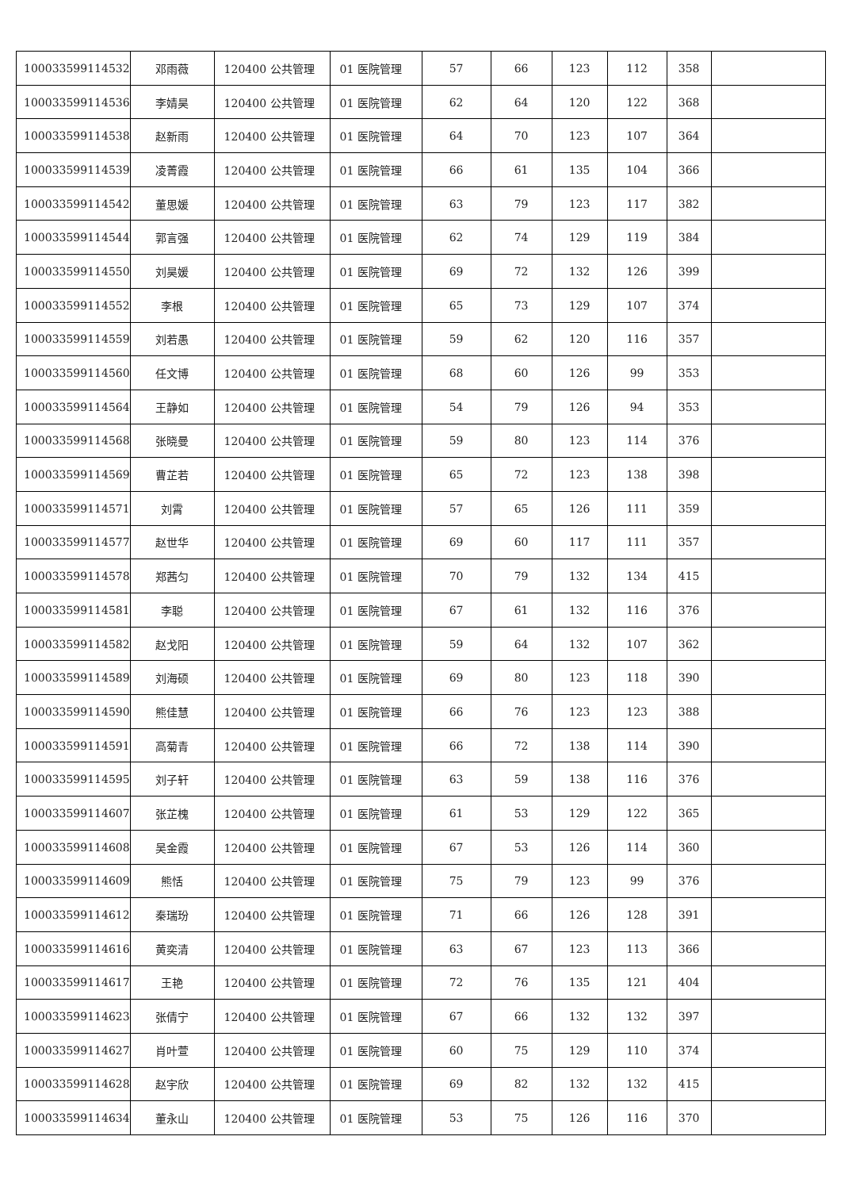| 100033599114532 | 邓雨薇 | 120400 公共管理 | 01 医院管理 | 57 | 66 | 123 | 112 | 358 | |
| 100033599114536 | 李婧昊 | 120400 公共管理 | 01 医院管理 | 62 | 64 | 120 | 122 | 368 | |
| 100033599114538 | 赵新雨 | 120400 公共管理 | 01 医院管理 | 64 | 70 | 123 | 107 | 364 | |
| 100033599114539 | 凌菁霞 | 120400 公共管理 | 01 医院管理 | 66 | 61 | 135 | 104 | 366 | |
| 100033599114542 | 董思媛 | 120400 公共管理 | 01 医院管理 | 63 | 79 | 123 | 117 | 382 | |
| 100033599114544 | 郭言强 | 120400 公共管理 | 01 医院管理 | 62 | 74 | 129 | 119 | 384 | |
| 100033599114550 | 刘昊媛 | 120400 公共管理 | 01 医院管理 | 69 | 72 | 132 | 126 | 399 | |
| 100033599114552 | 李根 | 120400 公共管理 | 01 医院管理 | 65 | 73 | 129 | 107 | 374 | |
| 100033599114559 | 刘若愚 | 120400 公共管理 | 01 医院管理 | 59 | 62 | 120 | 116 | 357 | |
| 100033599114560 | 任文博 | 120400 公共管理 | 01 医院管理 | 68 | 60 | 126 | 99 | 353 | |
| 100033599114564 | 王静如 | 120400 公共管理 | 01 医院管理 | 54 | 79 | 126 | 94 | 353 | |
| 100033599114568 | 张晓曼 | 120400 公共管理 | 01 医院管理 | 59 | 80 | 123 | 114 | 376 | |
| 100033599114569 | 曹芷若 | 120400 公共管理 | 01 医院管理 | 65 | 72 | 123 | 138 | 398 | |
| 100033599114571 | 刘霄 | 120400 公共管理 | 01 医院管理 | 57 | 65 | 126 | 111 | 359 | |
| 100033599114577 | 赵世华 | 120400 公共管理 | 01 医院管理 | 69 | 60 | 117 | 111 | 357 | |
| 100033599114578 | 郑茜匀 | 120400 公共管理 | 01 医院管理 | 70 | 79 | 132 | 134 | 415 | |
| 100033599114581 | 李聪 | 120400 公共管理 | 01 医院管理 | 67 | 61 | 132 | 116 | 376 | |
| 100033599114582 | 赵戈阳 | 120400 公共管理 | 01 医院管理 | 59 | 64 | 132 | 107 | 362 | |
| 100033599114589 | 刘海硕 | 120400 公共管理 | 01 医院管理 | 69 | 80 | 123 | 118 | 390 | |
| 100033599114590 | 熊佳慧 | 120400 公共管理 | 01 医院管理 | 66 | 76 | 123 | 123 | 388 | |
| 100033599114591 | 高菊青 | 120400 公共管理 | 01 医院管理 | 66 | 72 | 138 | 114 | 390 | |
| 100033599114595 | 刘子轩 | 120400 公共管理 | 01 医院管理 | 63 | 59 | 138 | 116 | 376 | |
| 100033599114607 | 张芷槐 | 120400 公共管理 | 01 医院管理 | 61 | 53 | 129 | 122 | 365 | |
| 100033599114608 | 吴金霞 | 120400 公共管理 | 01 医院管理 | 67 | 53 | 126 | 114 | 360 | |
| 100033599114609 | 熊恬 | 120400 公共管理 | 01 医院管理 | 75 | 79 | 123 | 99 | 376 | |
| 100033599114612 | 秦瑞玢 | 120400 公共管理 | 01 医院管理 | 71 | 66 | 126 | 128 | 391 | |
| 100033599114616 | 黄奕清 | 120400 公共管理 | 01 医院管理 | 63 | 67 | 123 | 113 | 366 | |
| 100033599114617 | 王艳 | 120400 公共管理 | 01 医院管理 | 72 | 76 | 135 | 121 | 404 | |
| 100033599114623 | 张倩宁 | 120400 公共管理 | 01 医院管理 | 67 | 66 | 132 | 132 | 397 | |
| 100033599114627 | 肖叶萱 | 120400 公共管理 | 01 医院管理 | 60 | 75 | 129 | 110 | 374 | |
| 100033599114628 | 赵宇欣 | 120400 公共管理 | 01 医院管理 | 69 | 82 | 132 | 132 | 415 | |
| 100033599114634 | 董永山 | 120400 公共管理 | 01 医院管理 | 53 | 75 | 126 | 116 | 370 | |